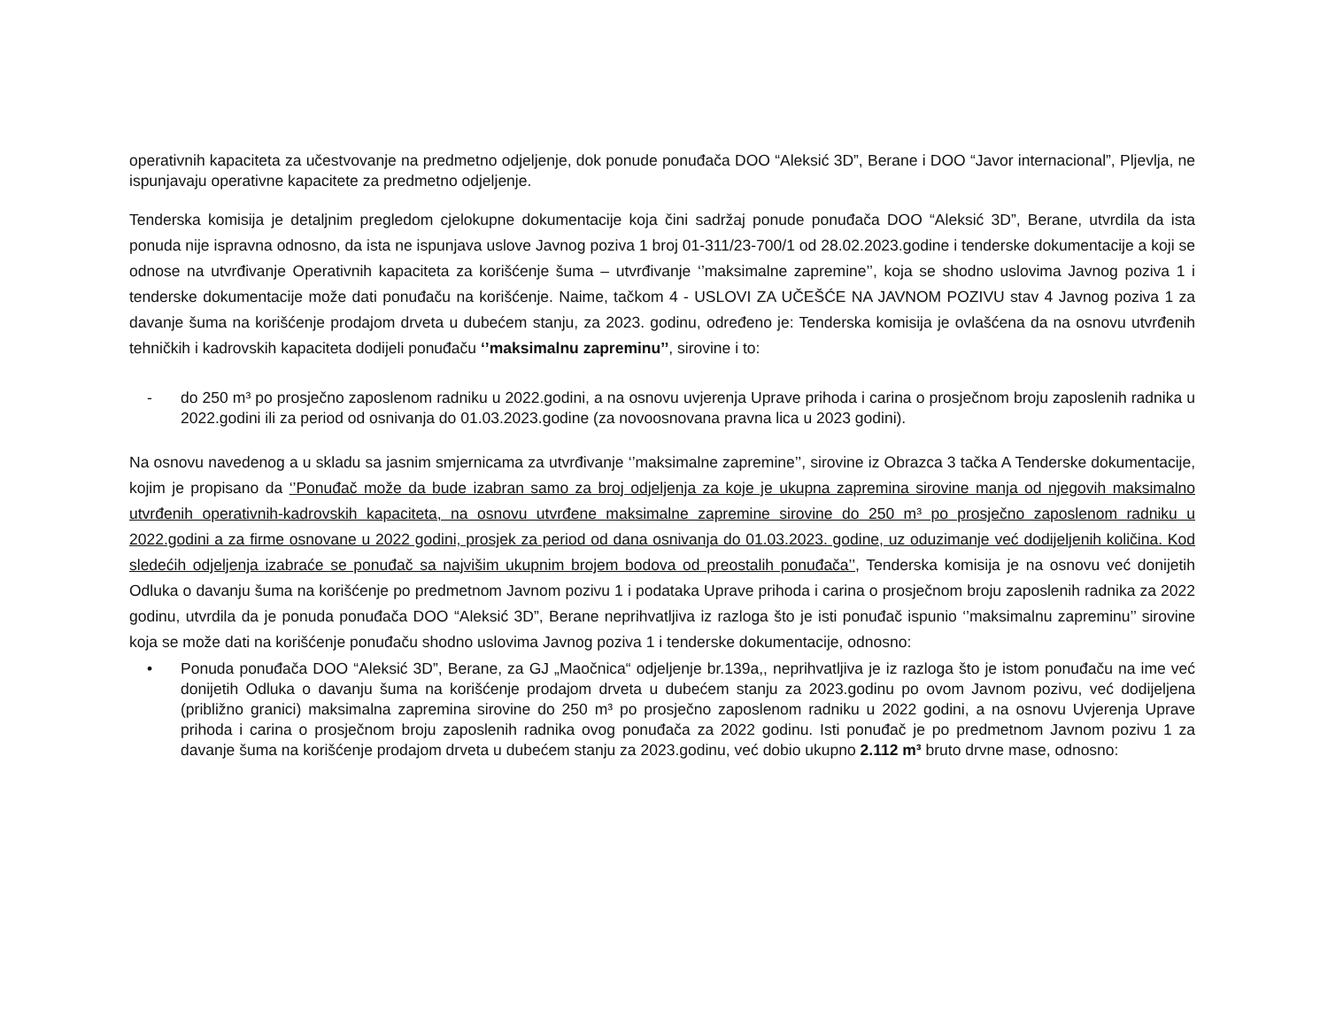operativnih kapaciteta za učestvovanje na predmetno odjeljenje, dok ponude ponuđača DOO “Aleksić 3D”, Berane i DOO “Javor internacional”, Pljevlja, ne ispunjavaju operativne kapacitete za predmetno odjeljenje.
Tenderska komisija je detaljnim pregledom cjelokupne dokumentacije koja čini sadržaj ponude ponuđača DOO “Aleksić 3D”, Berane, utvrdila da ista ponuda nije ispravna odnosno, da ista ne ispunjava uslove Javnog poziva 1 broj 01-311/23-700/1 od 28.02.2023.godine i tenderske dokumentacije a koji se odnose na utvrđivanje Operativnih kapaciteta za korišćenje šuma – utvrđivanje ‘’maksimalne zapremine’’, koja se shodno uslovima Javnog poziva 1 i tenderske dokumentacije može dati ponuđaču na korišćenje. Naime, tačkom 4 - USLOVI ZA UČEŠĆE NA JAVNOM POZIVU stav 4 Javnog poziva 1 za davanje šuma na korišćenje prodajom drveta u dubećem stanju, za 2023. godinu, određeno je: Tenderska komisija je ovlašćena da na osnovu utvrđenih tehničkih i kadrovskih kapaciteta dodijeli ponuđaču ‘’maksimalnu zapreminu’’, sirovine i to:
- do 250 m³ po prosječno zaposlenom radniku u 2022.godini, a na osnovu uvjerenja Uprave prihoda i carina o prosječnom broju zaposlenih radnika u 2022.godini ili za period od osnivanja do 01.03.2023.godine (za novoosnovana pravna lica u 2023 godini).
Na osnovu navedenog a u skladu sa jasnim smjernicama za utvrđivanje ‘’maksimalne zapremine’’, sirovine iz Obrazca 3 tačka A Tenderske dokumentacije, kojim je propisano da ‘’Ponuđač može da bude izabran samo za broj odjeljenja za koje je ukupna zapremina sirovine manja od njegovih maksimalno utvrđenih operativnih-kadrovskih kapaciteta, na osnovu utvrđene maksimalne zapremine sirovine do 250 m³ po prosječno zaposlenom radniku u 2022.godini a za firme osnovane u 2022 godini, prosjek za period od dana osnivanja do 01.03.2023. godine, uz oduzimanje već dodijeljenih količina. Kod sledećih odjeljenja izabraće se ponuđač sa najvišim ukupnim brojem bodova od preostalih ponuđača’’, Tenderska komisija je na osnovu već donijetih Odluka o davanju šuma na korišćenje po predmetnom Javnom pozivu 1 i podataka Uprave prihoda i carina o prosječnom broju zaposlenih radnika za 2022 godinu, utvrdila da je ponuda ponuđača DOO “Aleksić 3D”, Berane neprihvatljiva iz razloga što je isti ponuđač ispunio ‘’maksimalnu zapreminu’’ sirovine koja se može dati na korišćenje ponuđaču shodno uslovima Javnog poziva 1 i tenderske dokumentacije, odnosno:
• Ponuda ponuđača DOO “Aleksić 3D”, Berane, za GJ „Maočnica“ odjeljenje br.139a,, neprihvatljiva je iz razloga što je istom ponuđaču na ime već donijetih Odluka o davanju šuma na korišćenje prodajom drveta u dubećem stanju za 2023.godinu po ovom Javnom pozivu, već dodijeljena (približno granici) maksimalna zapremina sirovine do 250 m³ po prosječno zaposlenom radniku u 2022 godini, a na osnovu Uvjerenja Uprave prihoda i carina o prosječnom broju zaposlenih radnika ovog ponuđača za 2022 godinu. Isti ponuđač je po predmetnom Javnom pozivu 1 za davanje šuma na korišćenje prodajom drveta u dubećem stanju za 2023.godinu, već dobio ukupno 2.112 m³ bruto drvne mase, odnosno: